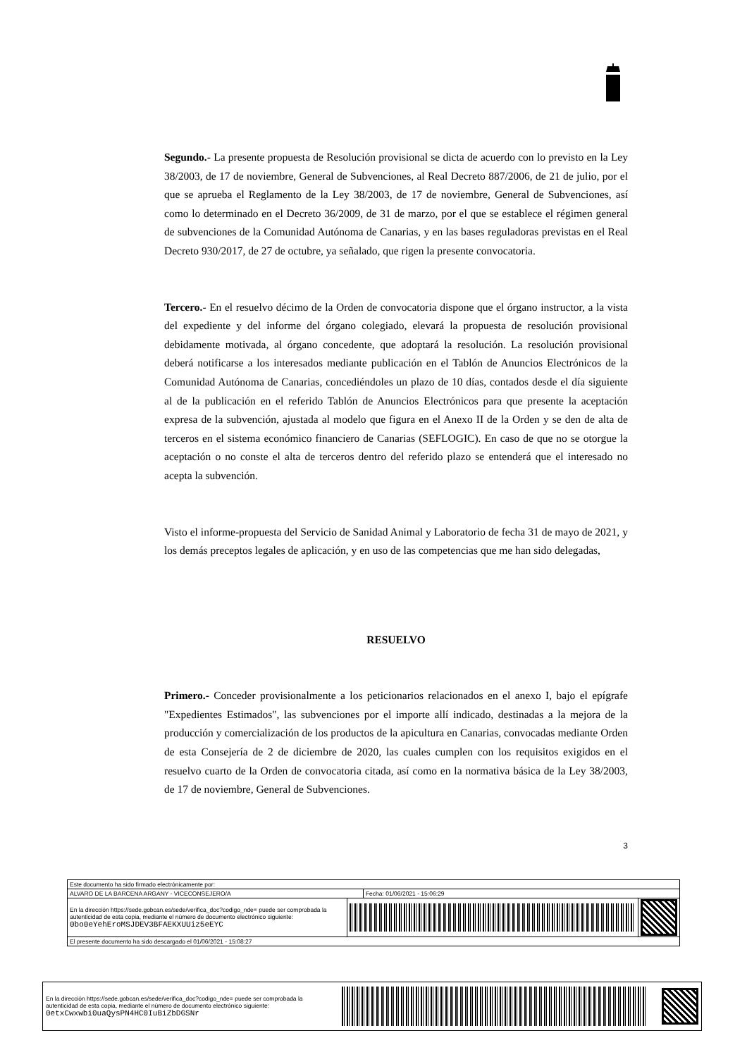Segundo.- La presente propuesta de Resolución provisional se dicta de acuerdo con lo previsto en la Ley 38/2003, de 17 de noviembre, General de Subvenciones, al Real Decreto 887/2006, de 21 de julio, por el que se aprueba el Reglamento de la Ley 38/2003, de 17 de noviembre, General de Subvenciones, así como lo determinado en el Decreto 36/2009, de 31 de marzo, por el que se establece el régimen general de subvenciones de la Comunidad Autónoma de Canarias, y en las bases reguladoras previstas en el Real Decreto 930/2017, de 27 de octubre, ya señalado, que rigen la presente convocatoria.
Tercero.- En el resuelvo décimo de la Orden de convocatoria dispone que el órgano instructor, a la vista del expediente y del informe del órgano colegiado, elevará la propuesta de resolución provisional debidamente motivada, al órgano concedente, que adoptará la resolución. La resolución provisional deberá notificarse a los interesados mediante publicación en el Tablón de Anuncios Electrónicos de la Comunidad Autónoma de Canarias, concediéndoles un plazo de 10 días, contados desde el día siguiente al de la publicación en el referido Tablón de Anuncios Electrónicos para que presente la aceptación expresa de la subvención, ajustada al modelo que figura en el Anexo II de la Orden y se den de alta de terceros en el sistema económico financiero de Canarias (SEFLOGIC). En caso de que no se otorgue la aceptación o no conste el alta de terceros dentro del referido plazo se entenderá que el interesado no acepta la subvención.
Visto el informe-propuesta del Servicio de Sanidad Animal y Laboratorio de fecha 31 de mayo de 2021, y los demás preceptos legales de aplicación, y en uso de las competencias que me han sido delegadas,
RESUELVO
Primero.- Conceder provisionalmente a los peticionarios relacionados en el anexo I, bajo el epígrafe "Expedientes Estimados", las subvenciones por el importe allí indicado, destinadas a la mejora de la producción y comercialización de los productos de la apicultura en Canarias, convocadas mediante Orden de esta Consejería de 2 de diciembre de 2020, las cuales cumplen con los requisitos exigidos en el resuelvo cuarto de la Orden de convocatoria citada, así como en la normativa básica de la Ley 38/2003, de 17 de noviembre, General de Subvenciones.
3
| Este documento ha sido firmado electrónicamente por: | | | |
| ALVARO DE LA BARCENA ARGANY - VICECONSEJERO/A | | Fecha: 01/06/2021 - 15:06:29 | |
| En la dirección https://sede.gobcan.es/sede/verifica_doc?codigo_nde= puede ser comprobada la autenticidad de esta copia, mediante el número de documento electrónico siguiente: 0bo0eYehEroMSJDEV3BFAEKXUUiz5eEYC | | | |
| El presente documento ha sido descargado el 01/06/2021 - 15:08:27 | | | |
En la dirección https://sede.gobcan.es/sede/verifica_doc?codigo_nde= puede ser comprobada la autenticidad de esta copia, mediante el número de documento electrónico siguiente: 0etxCwxwbi0uaQysPN4HC0IuBiZbDGSNr